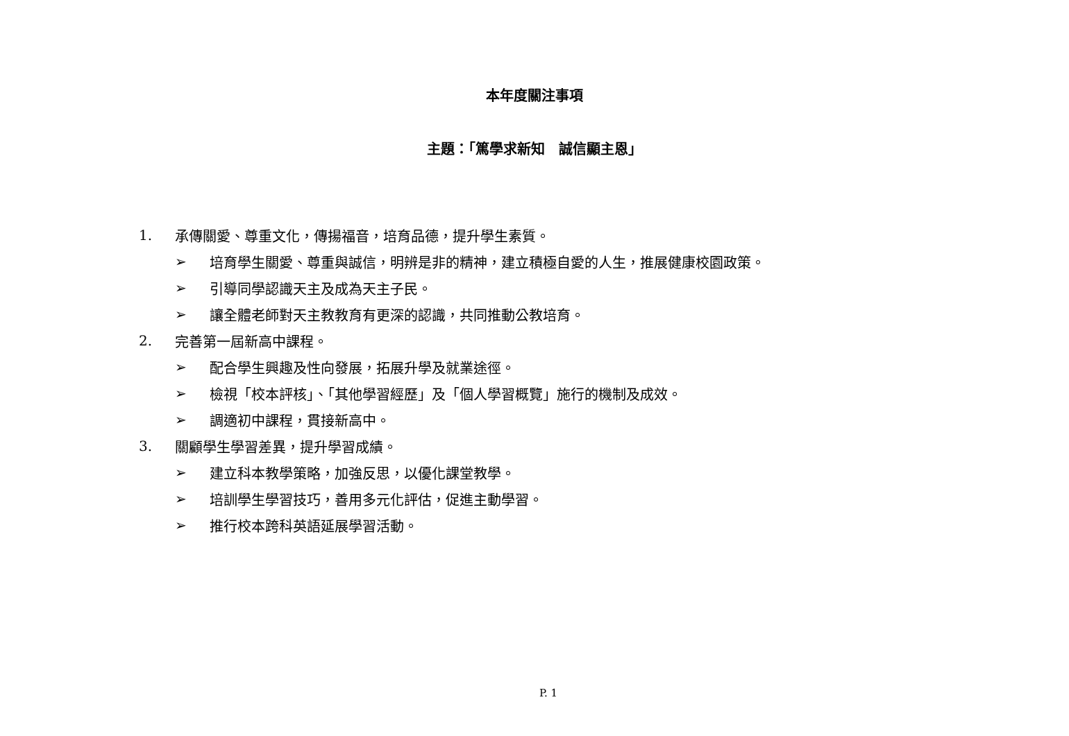本年度關注事項
主題：「篤學求新知　誠信顯主恩」
1. 承傳關愛、尊重文化，傳揚福音，培育品德，提升學生素質。
➢ 培育學生關愛、尊重與誠信，明辨是非的精神，建立積極自愛的人生，推展健康校園政策。
➢ 引導同學認識天主及成為天主子民。
➢ 讓全體老師對天主教教育有更深的認識，共同推動公教培育。
2. 完善第一屆新高中課程。
➢ 配合學生興趣及性向發展，拓展升學及就業途徑。
➢ 檢視「校本評核」、「其他學習經歷」及「個人學習概覽」施行的機制及成效。
➢ 調適初中課程，貫接新高中。
3. 關顧學生學習差異，提升學習成績。
➢ 建立科本教學策略，加強反思，以優化課堂教學。
➢ 培訓學生學習技巧，善用多元化評估，促進主動學習。
➢ 推行校本跨科英語延展學習活動。
P. 1